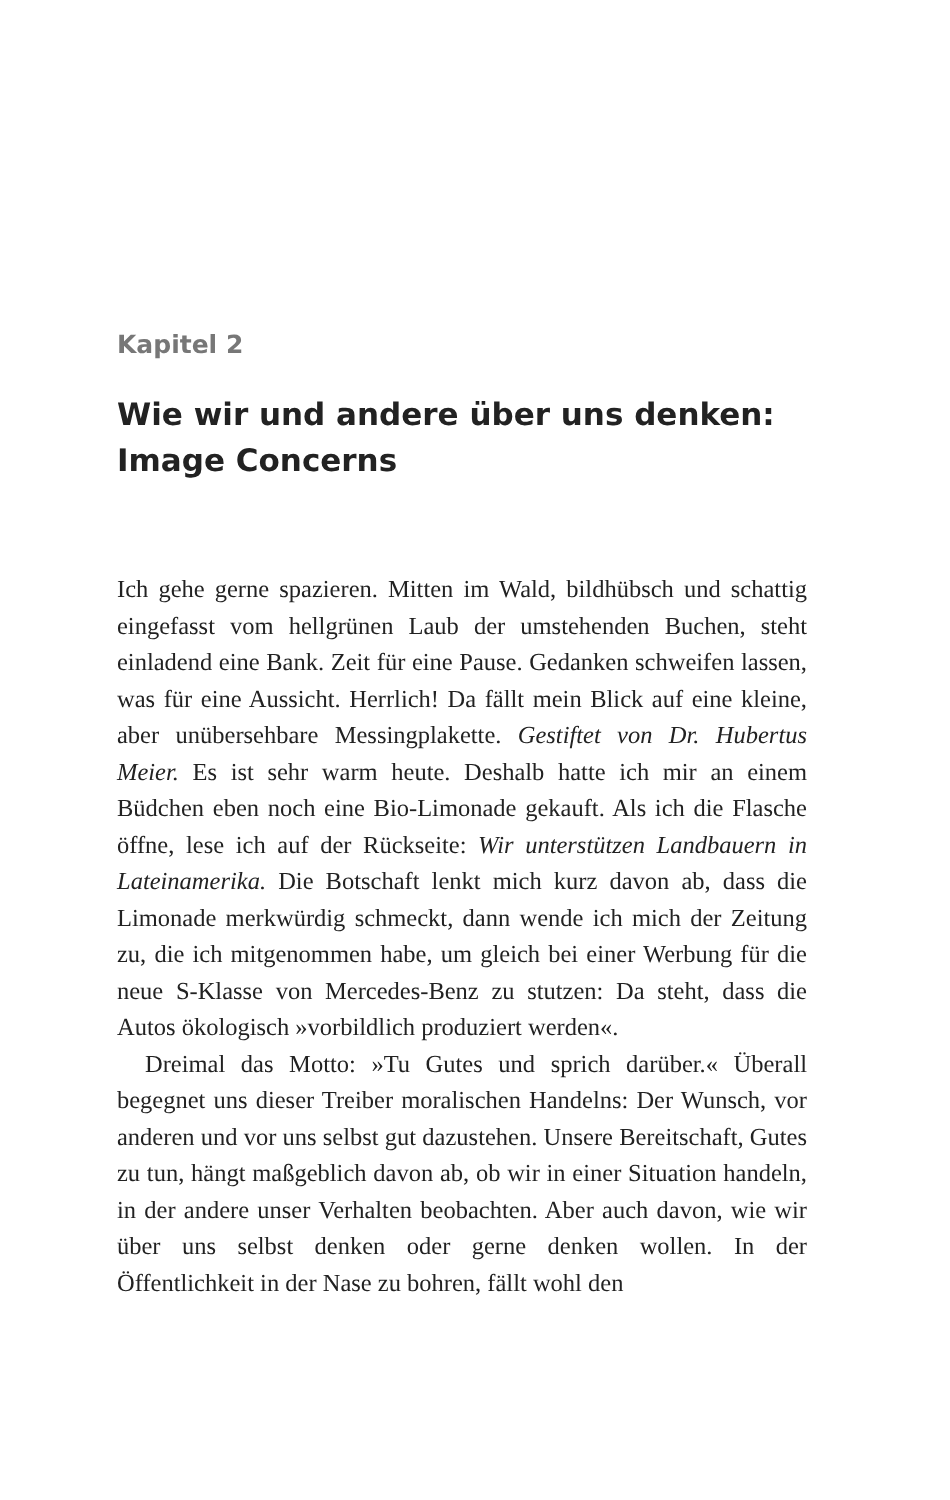Kapitel 2
Wie wir und andere über uns denken: Image Concerns
Ich gehe gerne spazieren. Mitten im Wald, bildhübsch und schattig eingefasst vom hellgrünen Laub der umstehenden Buchen, steht einladend eine Bank. Zeit für eine Pause. Gedanken schweifen lassen, was für eine Aussicht. Herrlich! Da fällt mein Blick auf eine kleine, aber unübersehbare Messingplakette. Gestiftet von Dr. Hubertus Meier. Es ist sehr warm heute. Deshalb hatte ich mir an einem Büdchen eben noch eine Bio-Limonade gekauft. Als ich die Flasche öffne, lese ich auf der Rückseite: Wir unterstützen Landbauern in Lateinamerika. Die Botschaft lenkt mich kurz davon ab, dass die Limonade merkwürdig schmeckt, dann wende ich mich der Zeitung zu, die ich mitgenommen habe, um gleich bei einer Werbung für die neue S-Klasse von Mercedes-Benz zu stutzen: Da steht, dass die Autos ökologisch »vorbildlich produziert werden«.
Dreimal das Motto: »Tu Gutes und sprich darüber.« Überall begegnet uns dieser Treiber moralischen Handelns: Der Wunsch, vor anderen und vor uns selbst gut dazustehen. Unsere Bereitschaft, Gutes zu tun, hängt maßgeblich davon ab, ob wir in einer Situation handeln, in der andere unser Verhalten beobachten. Aber auch davon, wie wir über uns selbst denken oder gerne denken wollen. In der Öffentlichkeit in der Nase zu bohren, fällt wohl den